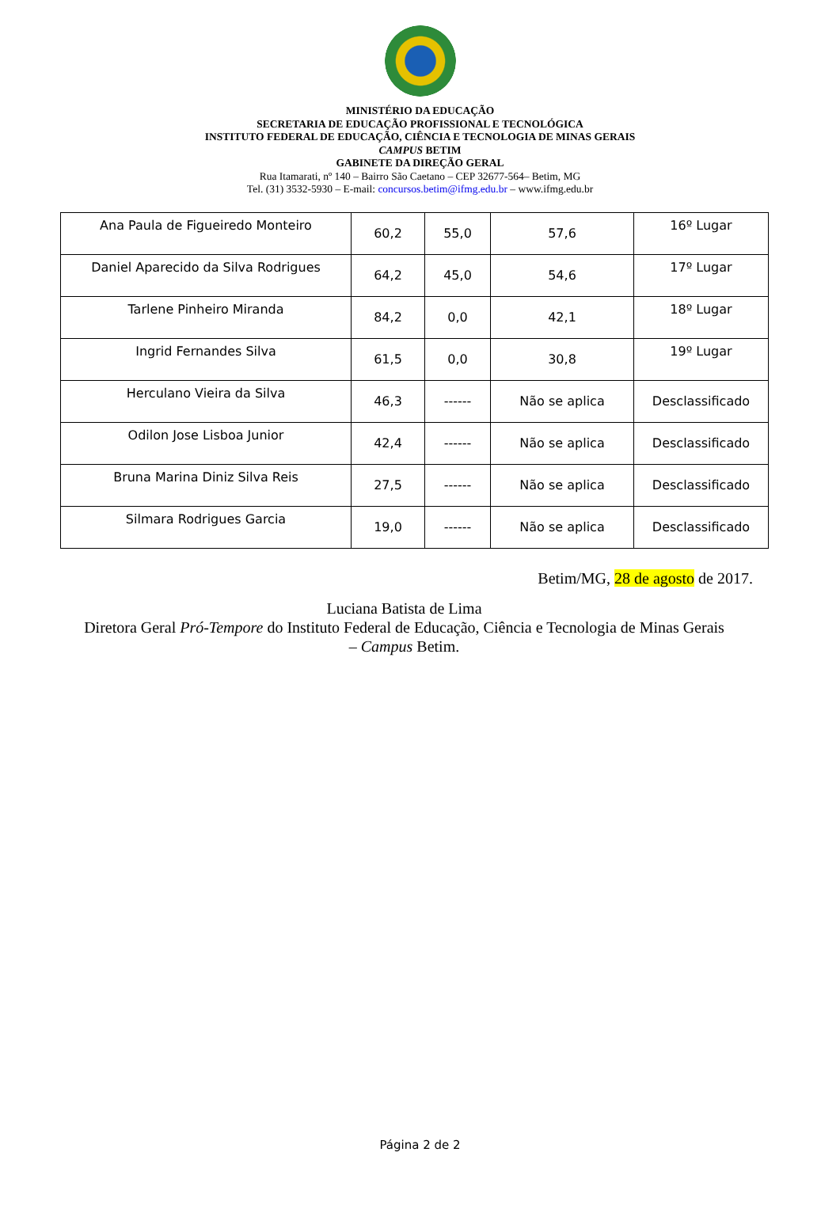MINISTÉRIO DA EDUCAÇÃO
SECRETARIA DE EDUCAÇÃO PROFISSIONAL E TECNOLÓGICA
INSTITUTO FEDERAL DE EDUCAÇÃO, CIÊNCIA E TECNOLOGIA DE MINAS GERAIS
CAMPUS BETIM
GABINETE DA DIREÇÃO GERAL
Rua Itamarati, nº 140 – Bairro São Caetano – CEP 32677-564– Betim, MG
Tel. (31) 3532-5930 – E-mail: concursos.betim@ifmg.edu.br – www.ifmg.edu.br
| Ana Paula de Figueiredo Monteiro | 60,2 | 55,0 | 57,6 | 16º Lugar |
| Daniel Aparecido da Silva Rodrigues | 64,2 | 45,0 | 54,6 | 17º Lugar |
| Tarlene Pinheiro Miranda | 84,2 | 0,0 | 42,1 | 18º Lugar |
| Ingrid Fernandes Silva | 61,5 | 0,0 | 30,8 | 19º Lugar |
| Herculano Vieira da Silva | 46,3 | ------ | Não se aplica | Desclassificado |
| Odilon Jose Lisboa Junior | 42,4 | ------ | Não se aplica | Desclassificado |
| Bruna Marina Diniz Silva Reis | 27,5 | ------ | Não se aplica | Desclassificado |
| Silmara Rodrigues Garcia | 19,0 | ------ | Não se aplica | Desclassificado |
Betim/MG, 28 de agosto de 2017.
Luciana Batista de Lima
Diretora Geral Pró-Tempore do Instituto Federal de Educação, Ciência e Tecnologia de Minas Gerais – Campus Betim.
Página 2 de 2